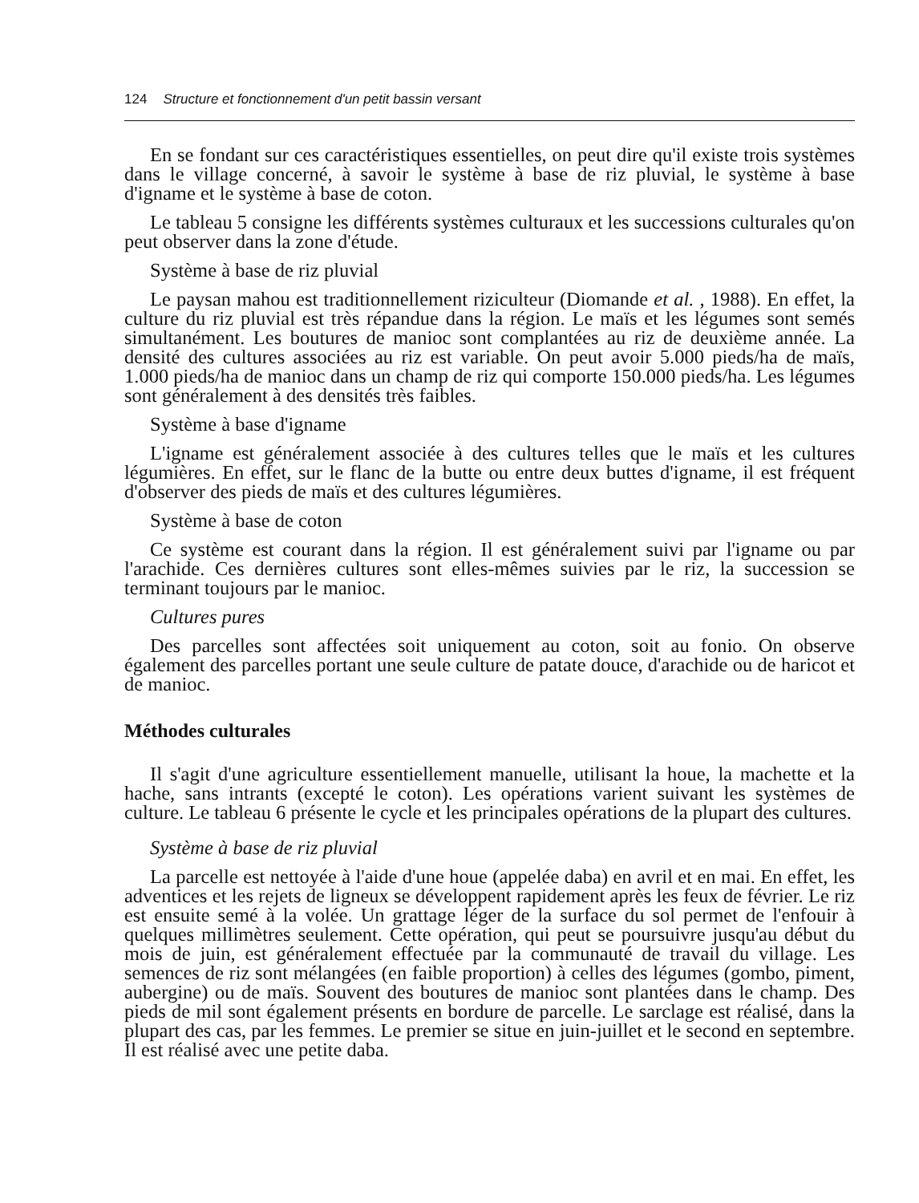124 Structure et fonctionnement d'un petit bassin versant
En se fondant sur ces caractéristiques essentielles, on peut dire qu'il existe trois systèmes dans le village concerné, à savoir le système à base de riz pluvial, le système à base d'igname et le système à base de coton.
Le tableau 5 consigne les différents systèmes culturaux et les successions culturales qu'on peut observer dans la zone d'étude.
Système à base de riz pluvial
Le paysan mahou est traditionnellement riziculteur (Diomande et al. , 1988). En effet, la culture du riz pluvial est très répandue dans la région. Le maïs et les légumes sont semés simultanément. Les boutures de manioc sont complantées au riz de deuxième année. La densité des cultures associées au riz est variable. On peut avoir 5.000 pieds/ha de maïs, 1.000 pieds/ha de manioc dans un champ de riz qui comporte 150.000 pieds/ha. Les légumes sont généralement à des densités très faibles.
Système à base d'igname
L'igname est généralement associée à des cultures telles que le maïs et les cultures légumières. En effet, sur le flanc de la butte ou entre deux buttes d'igname, il est fréquent d'observer des pieds de maïs et des cultures légumières.
Système à base de coton
Ce système est courant dans la région. Il est généralement suivi par l'igname ou par l'arachide. Ces dernières cultures sont elles-mêmes suivies par le riz, la succession se terminant toujours par le manioc.
Cultures pures
Des parcelles sont affectées soit uniquement au coton, soit au fonio. On observe également des parcelles portant une seule culture de patate douce, d'arachide ou de haricot et de manioc.
Méthodes culturales
Il s'agit d'une agriculture essentiellement manuelle, utilisant la houe, la machette et la hache, sans intrants (excepté le coton). Les opérations varient suivant les systèmes de culture. Le tableau 6 présente le cycle et les principales opérations de la plupart des cultures.
Système à base de riz pluvial
La parcelle est nettoyée à l'aide d'une houe (appelée daba) en avril et en mai. En effet, les adventices et les rejets de ligneux se développent rapidement après les feux de février. Le riz est ensuite semé à la volée. Un grattage léger de la surface du sol permet de l'enfouir à quelques millimètres seulement. Cette opération, qui peut se poursuivre jusqu'au début du mois de juin, est généralement effectuée par la communauté de travail du village. Les semences de riz sont mélangées (en faible proportion) à celles des légumes (gombo, piment, aubergine) ou de maïs. Souvent des boutures de manioc sont plantées dans le champ. Des pieds de mil sont également présents en bordure de parcelle. Le sarclage est réalisé, dans la plupart des cas, par les femmes. Le premier se situe en juin-juillet et le second en septembre. Il est réalisé avec une petite daba.